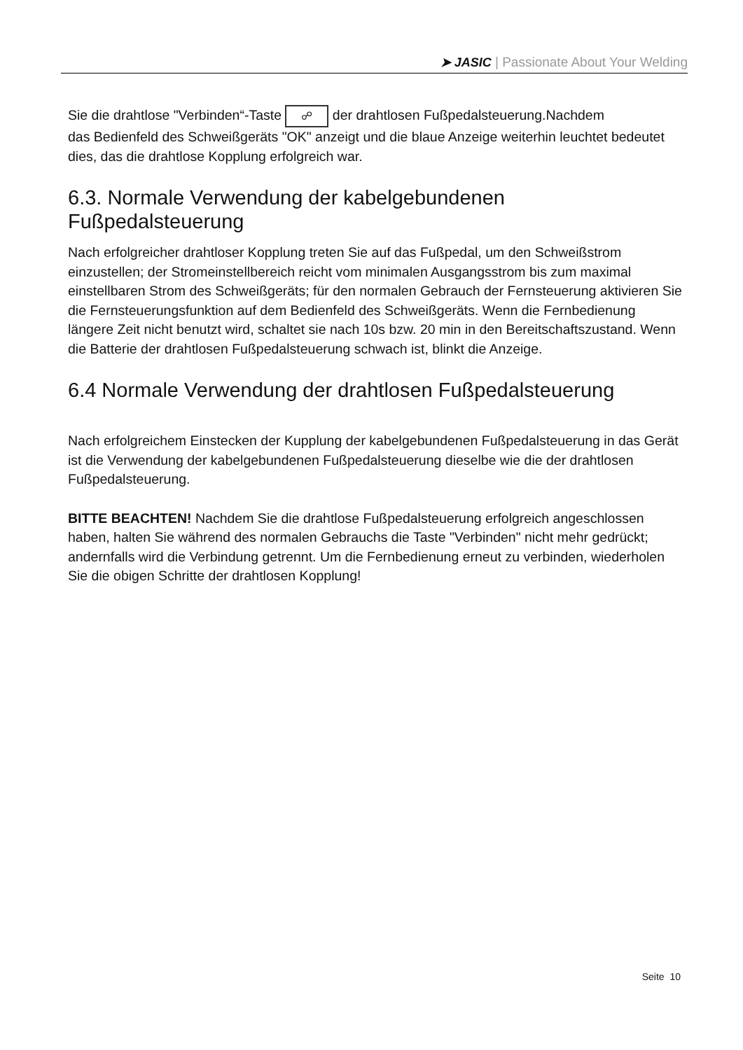➤ JASIC | Passionate About Your Welding
Sie die drahtlose "Verbinden“-Taste ☍ der drahtlosen Fußpedalsteuerung.Nachdem
das Bedienfeld des Schweißgeräts "OK" anzeigt und die blaue Anzeige weiterhin leuchtet bedeutet dies, das die drahtlose Kopplung erfolgreich war.
6.3. Normale Verwendung der kabelgebundenen Fußpedalsteuerung
Nach erfolgreicher drahtloser Kopplung treten Sie auf das Fußpedal, um den Schweißstrom einzustellen; der Stromeinstellbereich reicht vom minimalen Ausgangsstrom bis zum maximal einstellbaren Strom des Schweißgeräts; für den normalen Gebrauch der Fernsteuerung aktivieren Sie die Fernsteuerungsfunktion auf dem Bedienfeld des Schweißgeräts. Wenn die Fernbedienung längere Zeit nicht benutzt wird, schaltet sie nach 10s bzw. 20 min in den Bereitschaftszustand. Wenn die Batterie der drahtlosen Fußpedalsteuerung schwach ist, blinkt die Anzeige.
6.4 Normale Verwendung der drahtlosen Fußpedalsteuerung
Nach erfolgreichem Einstecken der Kupplung der kabelgebundenen Fußpedalsteuerung in das Gerät ist die Verwendung der kabelgebundenen Fußpedalsteuerung dieselbe wie die der drahtlosen Fußpedalsteuerung.
BITTE BEACHTEN! Nachdem Sie die drahtlose Fußpedalsteuerung erfolgreich angeschlossen haben, halten Sie während des normalen Gebrauchs die Taste "Verbinden" nicht mehr gedrückt; andernfalls wird die Verbindung getrennt. Um die Fernbedienung erneut zu verbinden, wiederholen Sie die obigen Schritte der drahtlosen Kopplung!
Seite 10